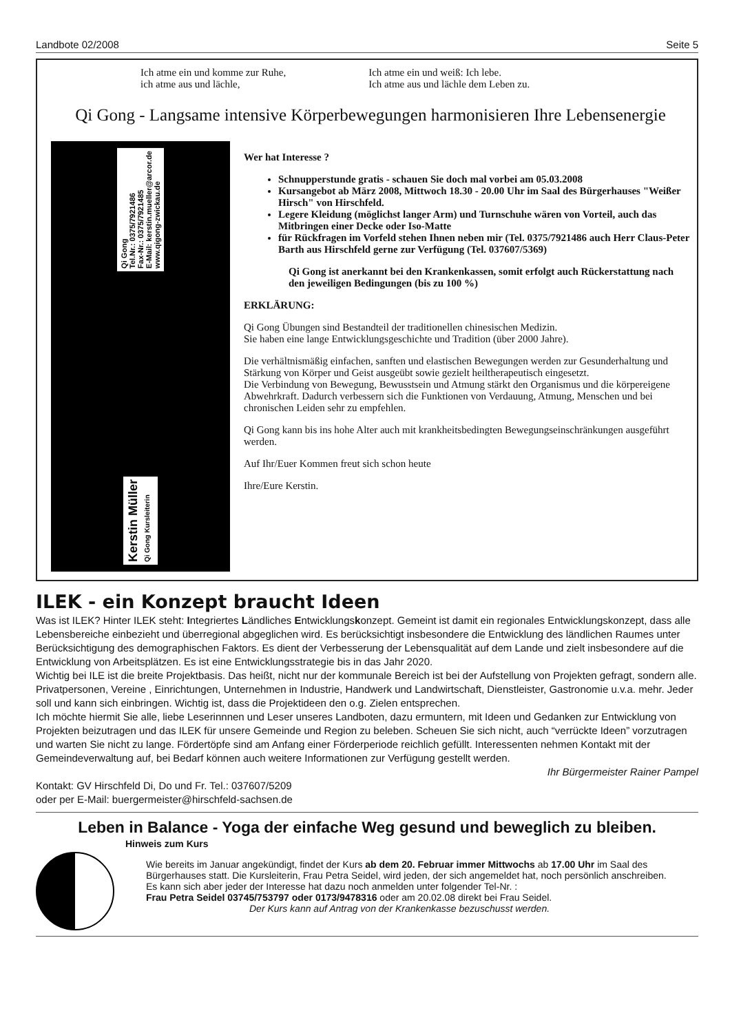Landbote 02/2008 Seite 5
Ich atme ein und komme zur Ruhe,
ich atme aus und lächle,
Ich atme ein und weiß: Ich lebe.
Ich atme aus und lächle dem Leben zu.
Qi Gong - Langsame intensive Körperbewegungen harmonisieren Ihre Lebensenergie
Qi Gong
Tel.Nr.: 0375/7921486
Fax-Nr.: 0375/7921485
E-Mail: kerstin.mueller@arcor.de
www.qigong-zwickau.de
Kerstin Müller
Qi Gong Kursleiterin
Wer hat Interesse ?
Schnupperstunde gratis - schauen Sie doch mal vorbei am 05.03.2008
Kursangebot ab März 2008, Mittwoch 18.30 - 20.00 Uhr im Saal des Bürgerhauses "Weißer Hirsch" von Hirschfeld.
Legere Kleidung (möglichst langer Arm) und Turnschuhe wären von Vorteil, auch das Mitbringen einer Decke oder Iso-Matte
für Rückfragen im Vorfeld stehen Ihnen neben mir (Tel. 0375/7921486 auch Herr Claus-Peter Barth aus Hirschfeld gerne zur Verfügung (Tel. 037607/5369)
Qi Gong ist anerkannt bei den Krankenkassen, somit erfolgt auch Rückerstattung nach den jeweiligen Bedingungen (bis zu 100 %)
ERKLÄRUNG:
Qi Gong Übungen sind Bestandteil der traditionellen chinesischen Medizin.
Sie haben eine lange Entwicklungsgeschichte und Tradition (über 2000 Jahre).
Die verhältnismäßig einfachen, sanften und elastischen Bewegungen werden zur Gesunderhaltung und Stärkung von Körper und Geist ausgeübt sowie gezielt heiltherapeutisch eingesetzt.
Die Verbindung von Bewegung, Bewusstsein und Atmung stärkt den Organismus und die körpereigene Abwehrkraft. Dadurch verbessern sich die Funktionen von Verdauung, Atmung, Menschen und bei chronischen Leiden sehr zu empfehlen.
Qi Gong kann bis ins hohe Alter auch mit krankheitsbedingten Bewegungseinschränkungen ausgeführt werden.
Auf Ihr/Euer Kommen freut sich schon heute
Ihre/Eure Kerstin.
ILEK - ein Konzept braucht Ideen
Was ist ILEK? Hinter ILEK steht: Integriertes Ländliches Entwicklungskonzept. Gemeint ist damit ein regionales Entwicklungskonzept, dass alle Lebensbereiche einbezieht und überregional abgeglichen wird. Es berücksichtigt insbesondere die Entwicklung des ländlichen Raumes unter Berücksichtigung des demographischen Faktors. Es dient der Verbesserung der Lebensqualität auf dem Lande und zielt insbesondere auf die Entwicklung von Arbeitsplätzen. Es ist eine Entwicklungsstrategie bis in das Jahr 2020.
Wichtig bei ILE ist die breite Projektbasis. Das heißt, nicht nur der kommunale Bereich ist bei der Aufstellung von Projekten gefragt, sondern alle. Privatpersonen, Vereine , Einrichtungen, Unternehmen in Industrie, Handwerk und Landwirtschaft, Dienstleister, Gastronomie u.v.a. mehr. Jeder soll und kann sich einbringen. Wichtig ist, dass die Projektideen den o.g. Zielen entsprechen.
Ich möchte hiermit Sie alle, liebe Leserinnnen und Leser unseres Landboten, dazu ermuntern, mit Ideen und Gedanken zur Entwicklung von Projekten beizutragen und das ILEK für unsere Gemeinde und Region zu beleben. Scheuen Sie sich nicht, auch “verrückte Ideen” vorzutragen und warten Sie nicht zu lange. Fördertöpfe sind am Anfang einer Förderperiode reichlich gefüllt. Interessenten nehmen Kontakt mit der Gemeindeverwaltung auf, bei Bedarf können auch weitere Informationen zur Verfügung gestellt werden.
Ihr Bürgermeister Rainer Pampel
Kontakt: GV Hirschfeld Di, Do und Fr. Tel.: 037607/5209
oder per E-Mail: buergermeister@hirschfeld-sachsen.de
Leben in Balance - Yoga der einfache Weg gesund und beweglich zu bleiben.
Hinweis zum Kurs
Wie bereits im Januar angekündigt, findet der Kurs ab dem 20. Februar immer Mittwochs ab 17.00 Uhr im Saal des Bürgerhauses statt. Die Kursleiterin, Frau Petra Seidel, wird jeden, der sich angemeldet hat, noch persönlich anschreiben.
Es kann sich aber jeder der Interesse hat dazu noch anmelden unter folgender Tel-Nr. :
Frau Petra Seidel 03745/753797 oder 0173/9478316 oder am 20.02.08 direkt bei Frau Seidel.
Der Kurs kann auf Antrag von der Krankenkasse bezuschusst werden.